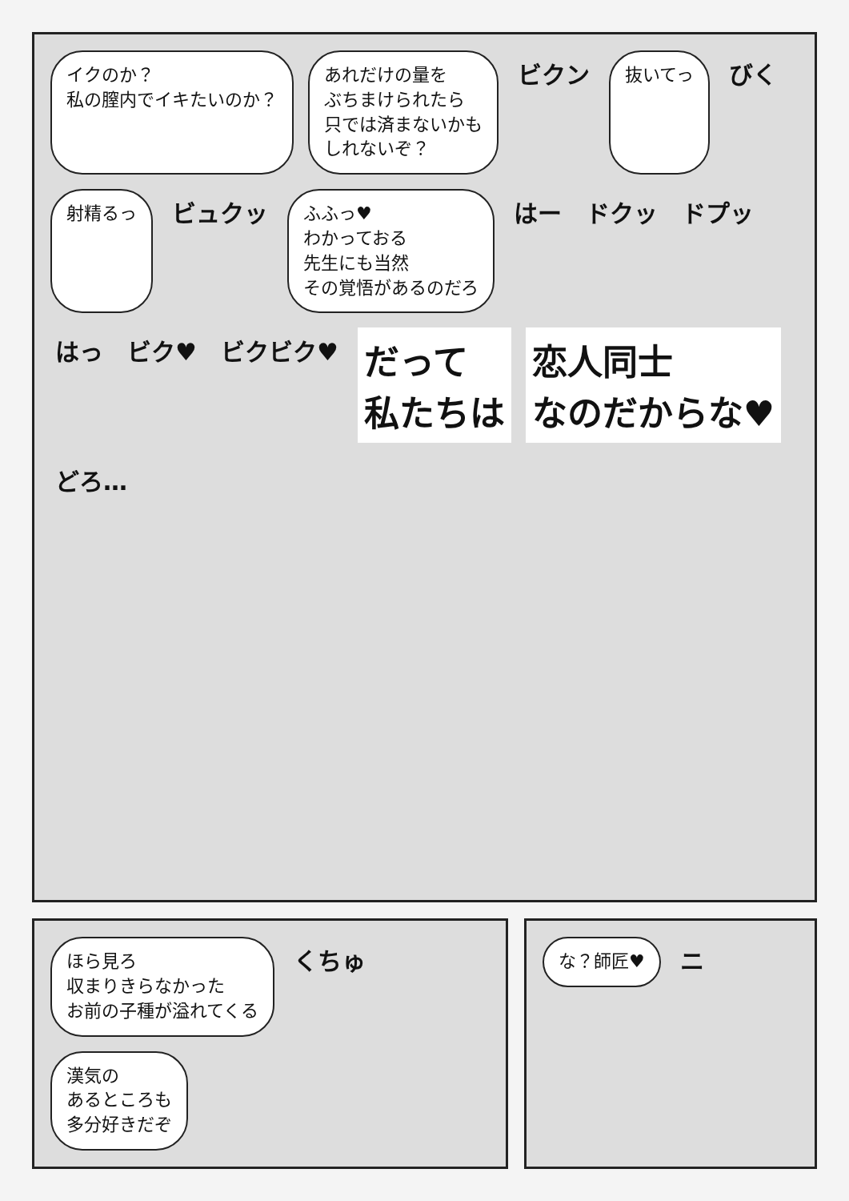イクのか？
私の膣内でイキたいのか？
あれだけの量を
ぶちまけられたら
只では済まないかも
しれないぞ？
ビクン
抜いてっ
びく
射精るっ
ビュクッ
ふふっ♥
わかっておる
先生にも当然
その覚悟があるのだろ
はー
ドクッ
ドプッ
はっ
ビク♥
ビクビク♥
だって
私たちは
恋人同士
なのだからな♥
どろ…
ほら見ろ
収まりきらなかった
お前の子種が溢れてくる
くちゅ
漢気の
あるところも
多分好きだぞ
な？師匠♥
ニ